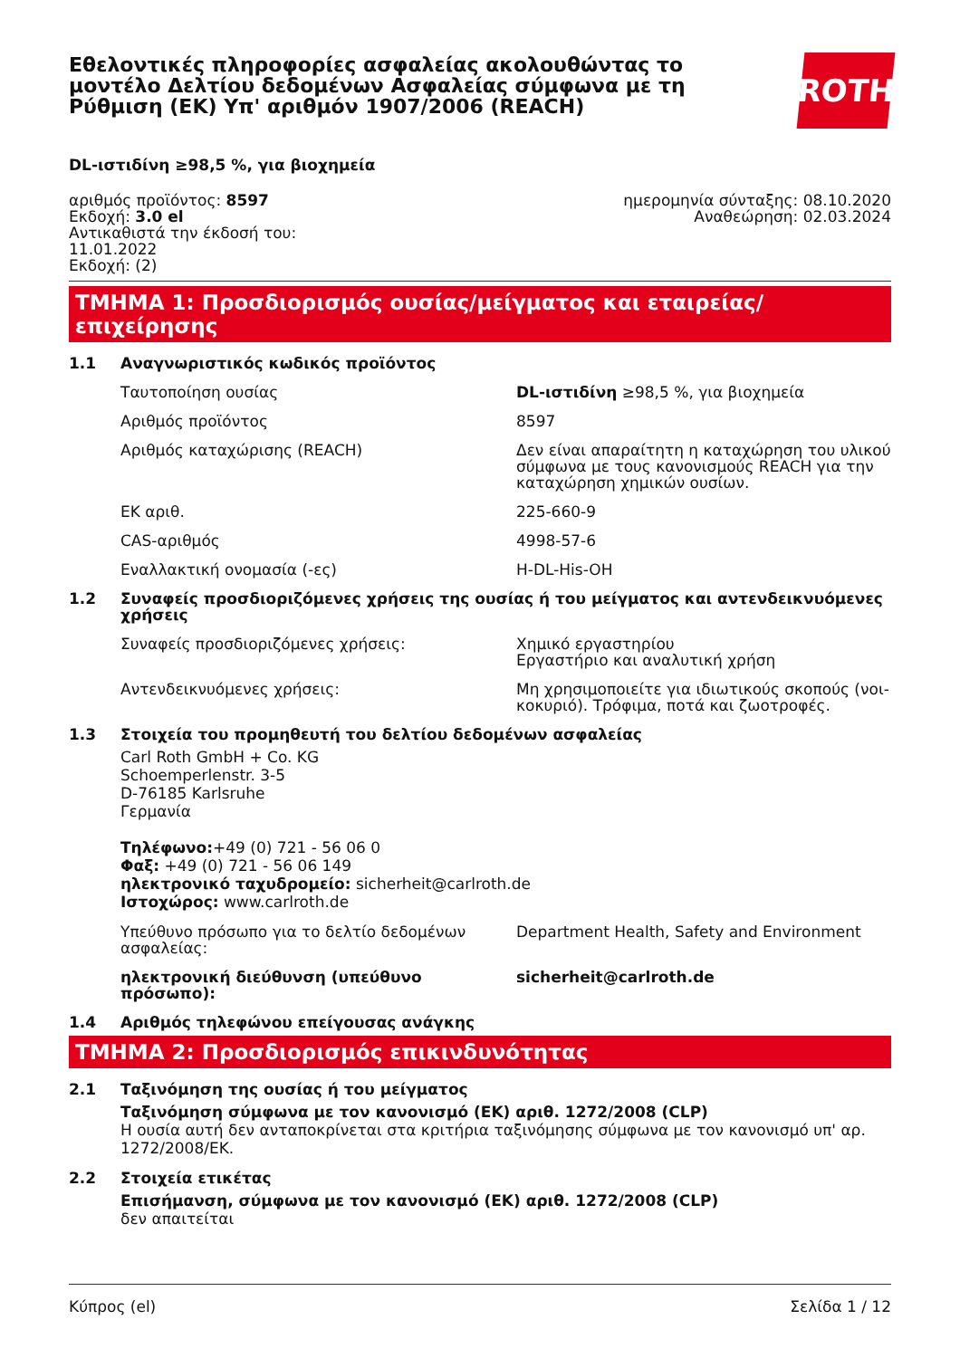Εθελοντικές πληροφορίες ασφαλείας ακολουθώντας το μοντέλο Δελτίου δεδομένων Ασφαλείας σύμφωνα με τη Ρύθμιση (ΕΚ) Υπ' αριθμόν 1907/2006 (REACH)
ROTH
DL-ιστιδίνη ≥98,5 %, για βιοχημεία
αριθμός προϊόντος: 8597
Εκδοχή: 3.0 el
Αντικαθιστά την έκδοσή του:
11.01.2022
Εκδοχή: (2)
ημερομηνία σύνταξης: 08.10.2020
Αναθεώρηση: 02.03.2024
ΤΜΗΜΑ 1: Προσδιορισμός ουσίας/μείγματος και εταιρείας/επιχείρησης
1.1 Αναγνωριστικός κωδικός προϊόντος
Ταυτοποίηση ουσίας DL-ιστιδίνη ≥98,5 %, για βιοχημεία
Αριθμός προϊόντος 8597
Αριθμός καταχώρισης (REACH) Δεν είναι απαραίτητη η καταχώρηση του υλικού σύμφωνα με τους κανονισμούς REACH για την καταχώρηση χημικών ουσίων.
ΕΚ αριθ. 225-660-9
CAS-αριθμός 4998-57-6
Εναλλακτική ονομασία (-ες) H-DL-His-OH
1.2 Συναφείς προσδιοριζόμενες χρήσεις της ουσίας ή του μείγματος και αντενδεικνυόμενες χρήσεις
Συναφείς προσδιοριζόμενες χρήσεις: Χημικό εργαστηρίου
Εργαστήριο και αναλυτική χρήση
Αντενδεικνυόμενες χρήσεις: Μη χρησιμοποιείτε για ιδιωτικούς σκοπούς (νοι­κοκυριό). Τρόφιμα, ποτά και ζωοτροφές.
1.3 Στοιχεία του προμηθευτή του δελτίου δεδομένων ασφαλείας
Carl Roth GmbH + Co. KG
Schoemperlenstr. 3-5
D-76185 Karlsruhe
Γερμανία
Τηλέφωνο:+49 (0) 721 - 56 06 0
Φαξ: +49 (0) 721 - 56 06 149
ηλεκτρονικό ταχυδρομείο: sicherheit@carlroth.de
Ιστοχώρος: www.carlroth.de
Υπεύθυνο πρόσωπο για το δελτίο δεδομένων ασφαλείας:
Department Health, Safety and Environment
ηλεκτρονική διεύθυνση (υπεύθυνο πρόσωπο): sicherheit@carlroth.de
1.4 Αριθμός τηλεφώνου επείγουσας ανάγκης
ΤΜΗΜΑ 2: Προσδιορισμός επικινδυνότητας
2.1 Ταξινόμηση της ουσίας ή του μείγματος
Ταξινόμηση σύμφωνα με τον κανονισμό (ΕΚ) αριθ. 1272/2008 (CLP)
Η ουσία αυτή δεν ανταποκρίνεται στα κριτήρια ταξινόμησης σύμφωνα με τον κανονισμό υπ' αρ. 1272/2008/ΕΚ.
2.2 Στοιχεία ετικέτας
Επισήμανση, σύμφωνα με τον κανονισμό (ΕΚ) αριθ. 1272/2008 (CLP)
δεν απαιτείται
Κύπρος (el) Σελίδα 1 / 12